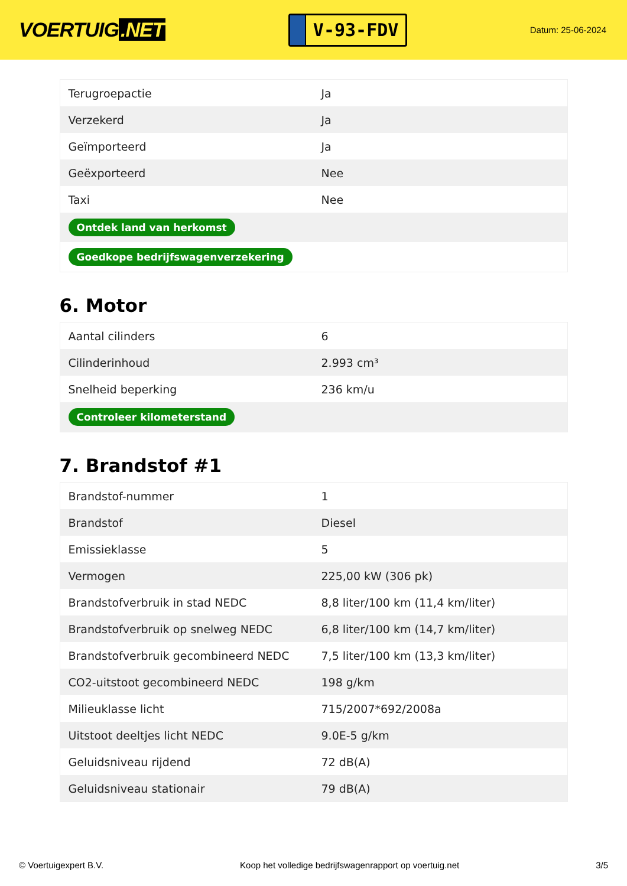VOERTUIG.NET
V-93-FDV
Datum: 25-06-2024
| Terugroepactie | Ja |
| Verzekerd | Ja |
| Geïmporteerd | Ja |
| Geëxporteerd | Nee |
| Taxi | Nee |
| Ontdek land van herkomst | |
| Goedkope bedrijfswagenverzekering | |
6. Motor
| Aantal cilinders | 6 |
| Cilinderinhoud | 2.993 cm³ |
| Snelheid beperking | 236 km/u |
| Controleer kilometerstand | |
7. Brandstof #1
| Brandstof-nummer | 1 |
| Brandstof | Diesel |
| Emissieklasse | 5 |
| Vermogen | 225,00 kW (306 pk) |
| Brandstofverbruik in stad NEDC | 8,8 liter/100 km (11,4 km/liter) |
| Brandstofverbruik op snelweg NEDC | 6,8 liter/100 km (14,7 km/liter) |
| Brandstofverbruik gecombineerd NEDC | 7,5 liter/100 km (13,3 km/liter) |
| CO2-uitstoot gecombineerd NEDC | 198 g/km |
| Milieuklasse licht | 715/2007*692/2008a |
| Uitstoot deeltjes licht NEDC | 9.0E-5 g/km |
| Geluidsniveau rijdend | 72 dB(A) |
| Geluidsniveau stationair | 79 dB(A) |
© Voertuigexpert B.V. Koop het volledige bedrijfswagenrapport op voertuig.net 3/5